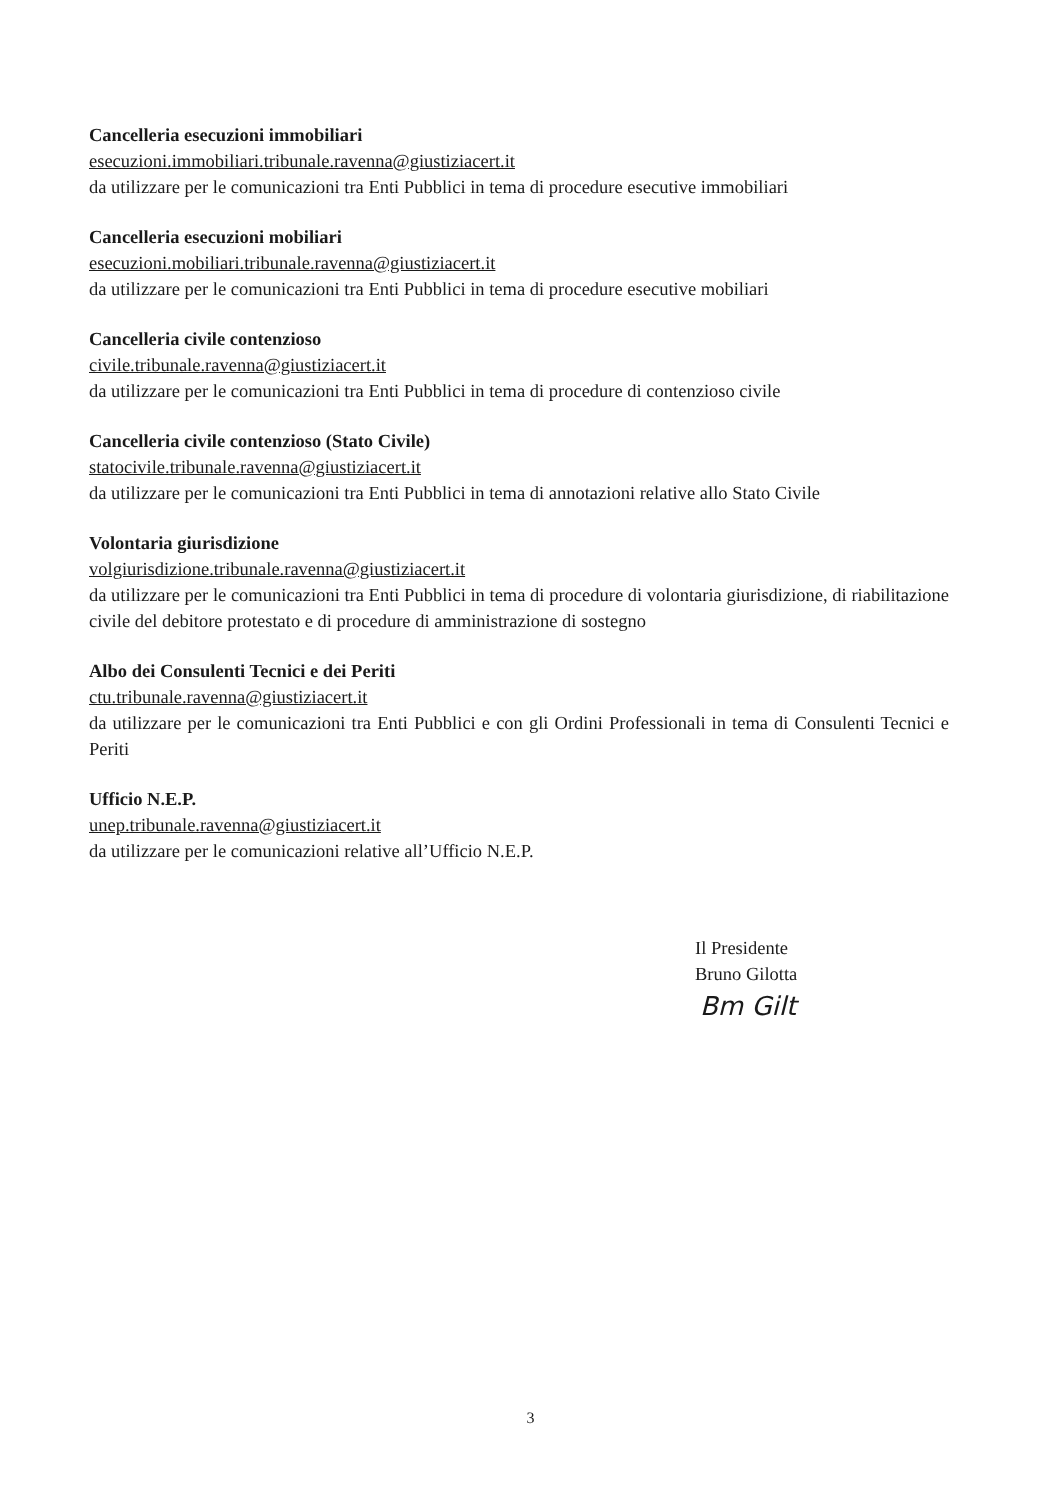Cancelleria esecuzioni immobiliari
esecuzioni.immobiliari.tribunale.ravenna@giustiziacert.it
da utilizzare per le comunicazioni tra Enti Pubblici in tema di procedure esecutive immobiliari
Cancelleria esecuzioni mobiliari
esecuzioni.mobiliari.tribunale.ravenna@giustiziacert.it
da utilizzare per le comunicazioni tra Enti Pubblici in tema di procedure esecutive mobiliari
Cancelleria civile contenzioso
civile.tribunale.ravenna@giustiziacert.it
da utilizzare per le comunicazioni tra Enti Pubblici in tema di procedure di contenzioso civile
Cancelleria civile contenzioso (Stato Civile)
statocivile.tribunale.ravenna@giustiziacert.it
da utilizzare per le comunicazioni tra Enti Pubblici in tema di annotazioni relative allo Stato Civile
Volontaria giurisdizione
volgiurisdizione.tribunale.ravenna@giustiziacert.it
da utilizzare per le comunicazioni tra Enti Pubblici in tema di procedure di volontaria giurisdizione, di riabilitazione civile del debitore protestato e di procedure di amministrazione di sostegno
Albo dei Consulenti Tecnici e dei Periti
ctu.tribunale.ravenna@giustiziacert.it
da utilizzare per le comunicazioni tra Enti Pubblici e con gli Ordini Professionali in tema di Consulenti Tecnici e Periti
Ufficio N.E.P.
unep.tribunale.ravenna@giustiziacert.it
da utilizzare per le comunicazioni relative all’Ufficio N.E.P.
Il Presidente
Bruno Gilotta
Bm Gilt
3